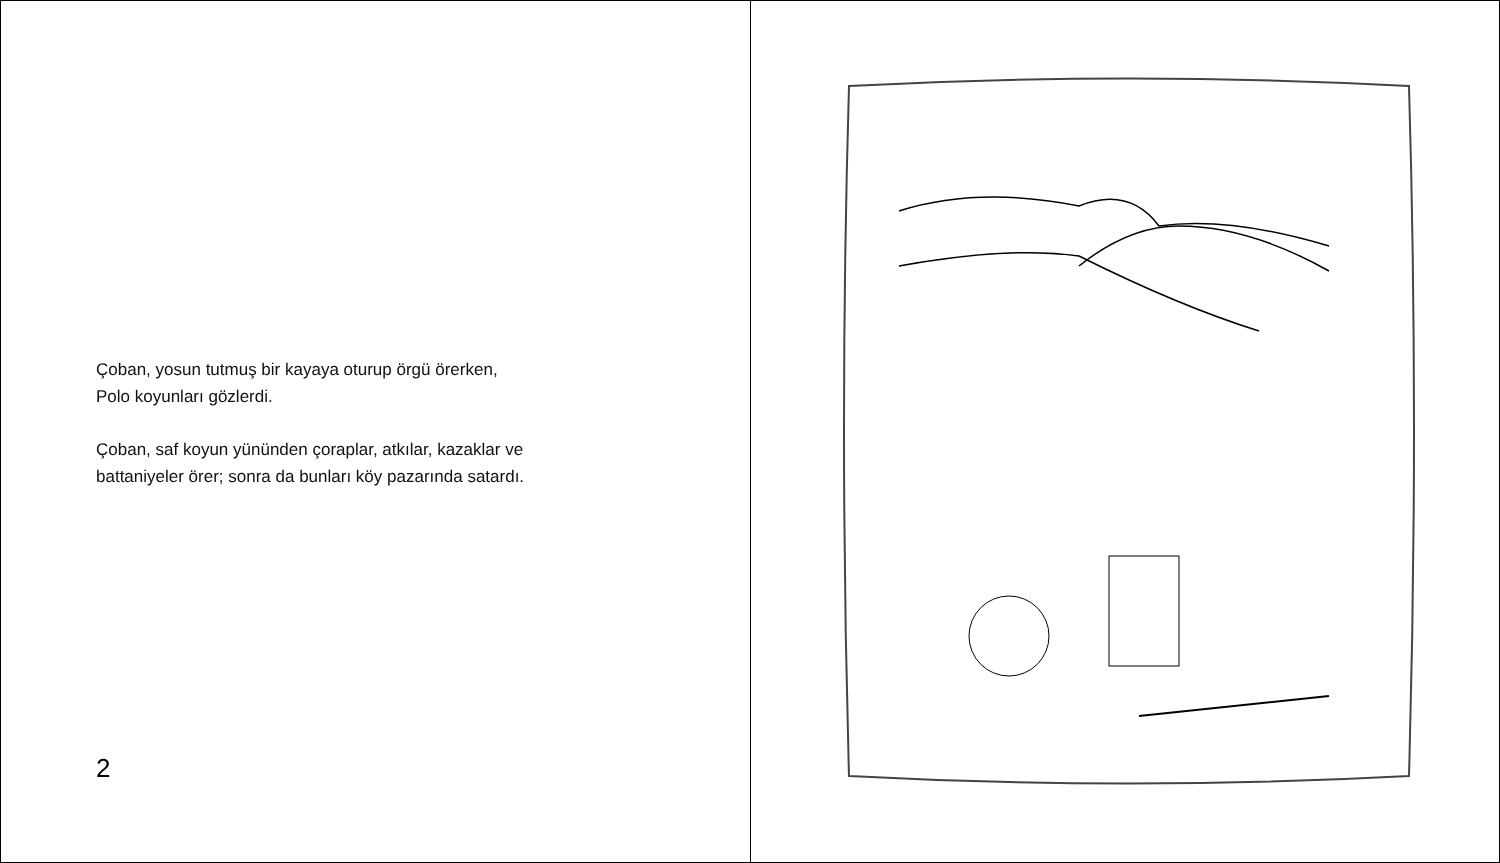Çoban, yosun tutmuş bir kayaya oturup örgü örerken,
Polo koyunları gözlerdi.
Çoban, saf koyun yününden çoraplar, atkılar, kazaklar ve
battaniyeler örer; sonra da bunları köy pazarında satardı.
2